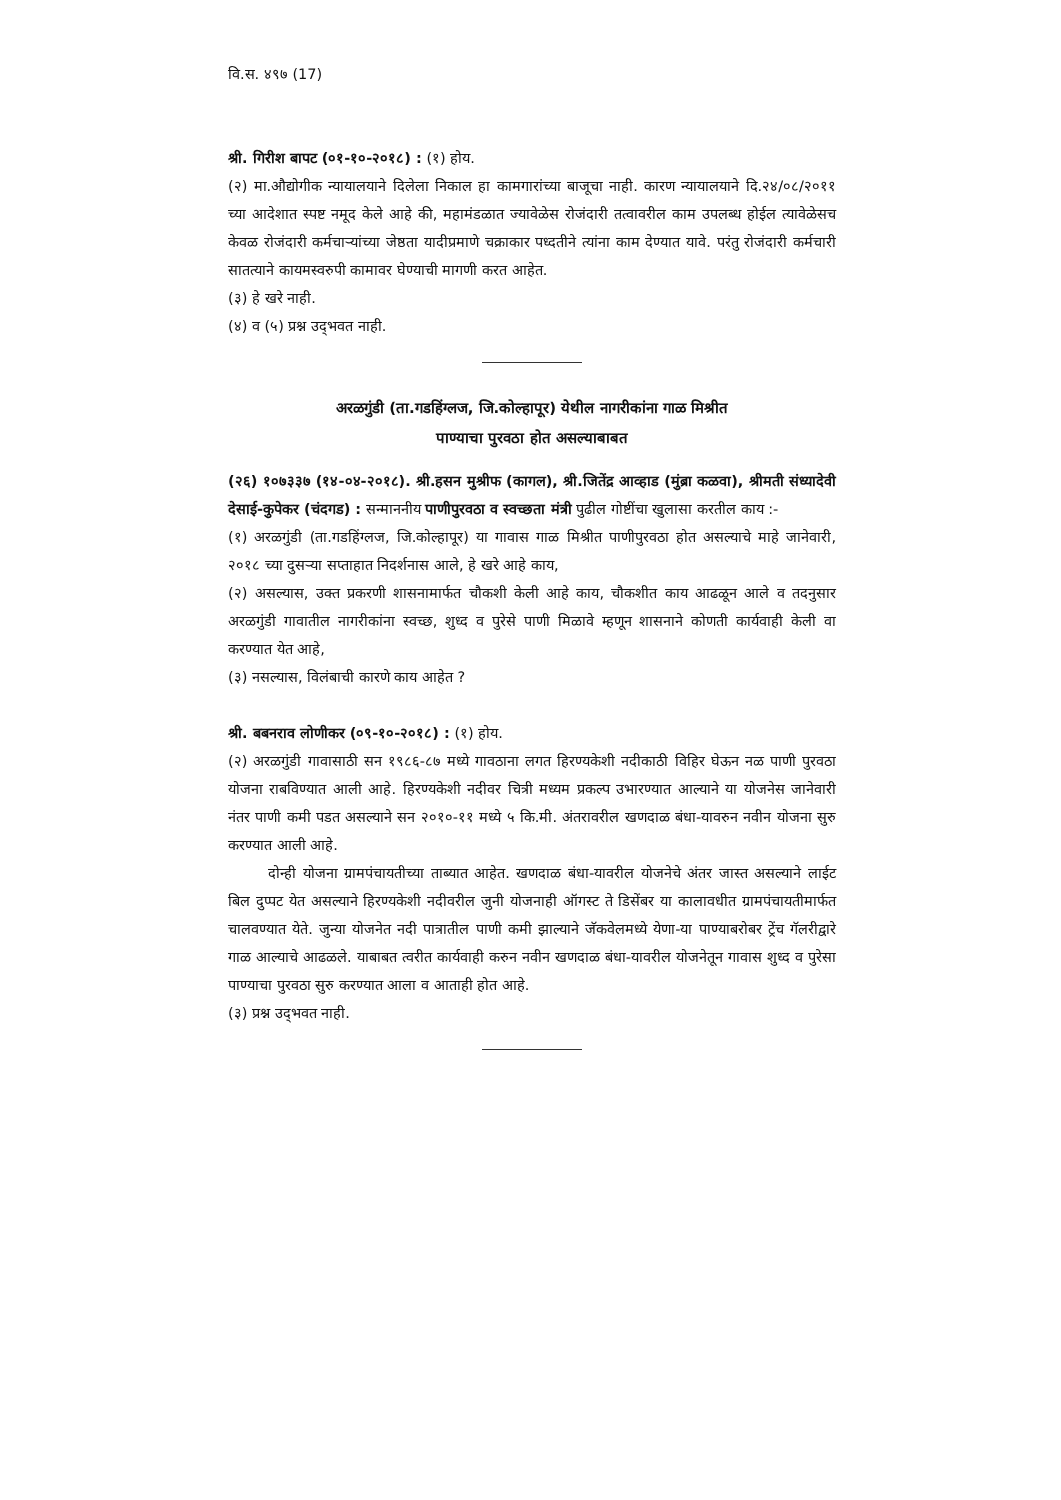वि.स. ४९७ (17)
श्री. गिरीश बापट (०१-१०-२०१८) : (१) होय.
(२) मा.औद्योगीक न्यायालयाने दिलेला निकाल हा कामगारांच्या बाजूचा नाही. कारण न्यायालयाने दि.२४/०८/२०११ च्या आदेशात स्पष्ट नमूद केले आहे की, महामंडळात ज्यावेळेस रोजंदारी तत्वावरील काम उपलब्ध होईल त्यावेळेसच केवळ रोजंदारी कर्मचाऱ्यांच्या जेष्ठता यादीप्रमाणे चक्राकार पध्दतीने त्यांना काम देण्यात यावे. परंतु रोजंदारी कर्मचारी सातत्याने कायमस्वरुपी कामावर घेण्याची मागणी करत आहेत.
(३) हे खरे नाही.
(४) व (५) प्रश्न उद्‌भवत नाही.
अरळगुंडी (ता.गडहिंग्लज, जि.कोल्हापूर) येथील नागरीकांना गाळ मिश्रीत
पाण्याचा पुरवठा होत असल्याबाबत
(२६) १०७३३७ (१४-०४-२०१८). श्री.हसन मुश्रीफ (कागल), श्री.जितेंद्र आव्हाड (मुंब्रा कळवा), श्रीमती संध्यादेवी देसाई-कुपेकर (चंदगड) : सन्माननीय पाणीपुरवठा व स्वच्छता मंत्री पुढील गोष्टींचा खुलासा करतील काय :-
(१) अरळगुंडी (ता.गडहिंग्लज, जि.कोल्हापूर) या गावास गाळ मिश्रीत पाणीपुरवठा होत असल्याचे माहे जानेवारी, २०१८ च्या दुसऱ्या सप्ताहात निदर्शनास आले, हे खरे आहे काय,
(२) असल्यास, उक्त प्रकरणी शासनामार्फत चौकशी केली आहे काय, चौकशीत काय आढळून आले व तदनुसार अरळगुंडी गावातील नागरीकांना स्वच्छ, शुध्द व पुरेसे पाणी मिळावे म्हणून शासनाने कोणती कार्यवाही केली वा करण्यात येत आहे,
(३) नसल्यास, विलंबाची कारणे काय आहेत ?
श्री. बबनराव लोणीकर (०९-१०-२०१८) : (१) होय.
(२) अरळगुंडी गावासाठी सन १९८६-८७ मध्ये गावठाना लगत हिरण्यकेशी नदीकाठी विहिर घेऊन नळ पाणी पुरवठा योजना राबविण्यात आली आहे. हिरण्यकेशी नदीवर चित्री मध्यम प्रकल्प उभारण्यात आल्याने या योजनेस जानेवारी नंतर पाणी कमी पडत असल्याने सन २०१०-११ मध्ये ५ कि.मी. अंतरावरील खणदाळ बंधा-यावरुन नवीन योजना सुरु करण्यात आली आहे.
दोन्ही योजना ग्रामपंचायतीच्या ताब्यात आहेत. खणदाळ बंधा-यावरील योजनेचे अंतर जास्त असल्याने लाईट बिल दुप्पट येत असल्याने हिरण्यकेशी नदीवरील जुनी योजनाही ऑगस्ट ते डिसेंबर या कालावधीत ग्रामपंचायतीमार्फत चालवण्यात येते. जुन्या योजनेत नदी पात्रातील पाणी कमी झाल्याने जॅकवेलमध्ये येणा-या पाण्याबरोबर ट्रेंच गॅलरीद्वारे गाळ आल्याचे आढळले. याबाबत त्वरीत कार्यवाही करुन नवीन खणदाळ बंधा-यावरील योजनेतून गावास शुध्द व पुरेसा पाण्याचा पुरवठा सुरु करण्यात आला व आताही होत आहे.
(३) प्रश्न उद्‌भवत नाही.